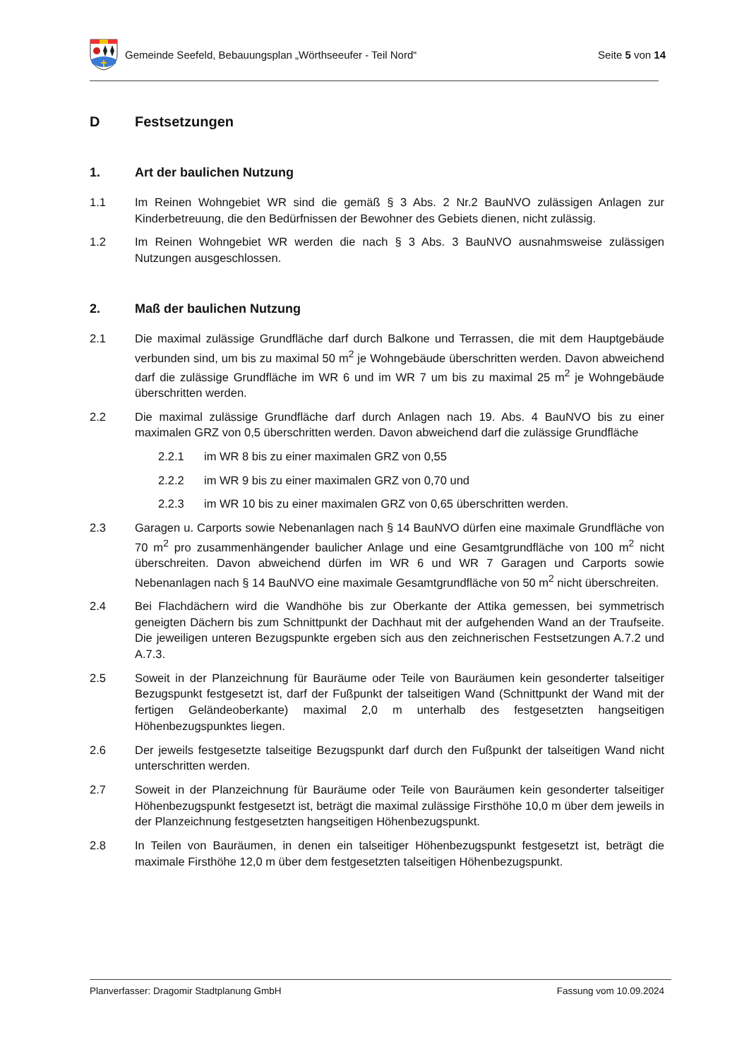Gemeinde Seefeld, Bebauungsplan „Wörthseeufer - Teil Nord“ Seite 5 von 14
D Festsetzungen
1. Art der baulichen Nutzung
1.1 Im Reinen Wohngebiet WR sind die gemäß § 3 Abs. 2 Nr.2 BauNVO zulässigen Anlagen zur Kinderbetreuung, die den Bedürfnissen der Bewohner des Gebiets dienen, nicht zulässig.
1.2 Im Reinen Wohngebiet WR werden die nach § 3 Abs. 3 BauNVO ausnahmsweise zulässigen Nutzungen ausgeschlossen.
2. Maß der baulichen Nutzung
2.1 Die maximal zulässige Grundfläche darf durch Balkone und Terrassen, die mit dem Hauptgebäude verbunden sind, um bis zu maximal 50 m<sup>2</sup> je Wohngebäude überschritten werden. Davon abweichend darf die zulässige Grundfläche im WR 6 und im WR 7 um bis zu maximal 25 m<sup>2</sup> je Wohngebäude überschritten werden.
2.2 Die maximal zulässige Grundfläche darf durch Anlagen nach 19. Abs. 4 BauNVO bis zu einer maximalen GRZ von 0,5 überschritten werden. Davon abweichend darf die zulässige Grundfläche
2.2.1 im WR 8 bis zu einer maximalen GRZ von 0,55
2.2.2 im WR 9 bis zu einer maximalen GRZ von 0,70 und
2.2.3 im WR 10 bis zu einer maximalen GRZ von 0,65 überschritten werden.
2.3 Garagen u. Carports sowie Nebenanlagen nach § 14 BauNVO dürfen eine maximale Grundfläche von 70 m<sup>2</sup> pro zusammenhängender baulicher Anlage und eine Gesamtgrundfläche von 100 m<sup>2</sup> nicht überschreiten. Davon abweichend dürfen im WR 6 und WR 7 Garagen und Carports sowie Nebenanlagen nach § 14 BauNVO eine maximale Gesamtgrundfläche von 50 m<sup>2</sup> nicht überschreiten.
2.4 Bei Flachdächern wird die Wandhöhe bis zur Oberkante der Attika gemessen, bei symmetrisch geneigten Dächern bis zum Schnittpunkt der Dachhaut mit der aufgehenden Wand an der Traufseite. Die jeweiligen unteren Bezugspunkte ergeben sich aus den zeichnerischen Festsetzungen A.7.2 und A.7.3.
2.5 Soweit in der Planzeichnung für Bauräume oder Teile von Bauräumen kein gesonderter talseitiger Bezugspunkt festgesetzt ist, darf der Fußpunkt der talseitigen Wand (Schnittpunkt der Wand mit der fertigen Geländeoberkante) maximal 2,0 m unterhalb des festgesetzten hangseitigen Höhenbezugspunktes liegen.
2.6 Der jeweils festgesetzte talseitige Bezugspunkt darf durch den Fußpunkt der talseitigen Wand nicht unterschritten werden.
2.7 Soweit in der Planzeichnung für Bauräume oder Teile von Bauräumen kein gesonderter talseitiger Höhenbezugspunkt festgesetzt ist, beträgt die maximal zulässige Firsthöhe 10,0 m über dem jeweils in der Planzeichnung festgesetzten hangseitigen Höhenbezugspunkt.
2.8 In Teilen von Bauräumen, in denen ein talseitiger Höhenbezugspunkt festgesetzt ist, beträgt die maximale Firsthöhe 12,0 m über dem festgesetzten talseitigen Höhenbezugspunkt.
Planverfasser: Dragomir Stadtplanung GmbH Fassung vom 10.09.2024